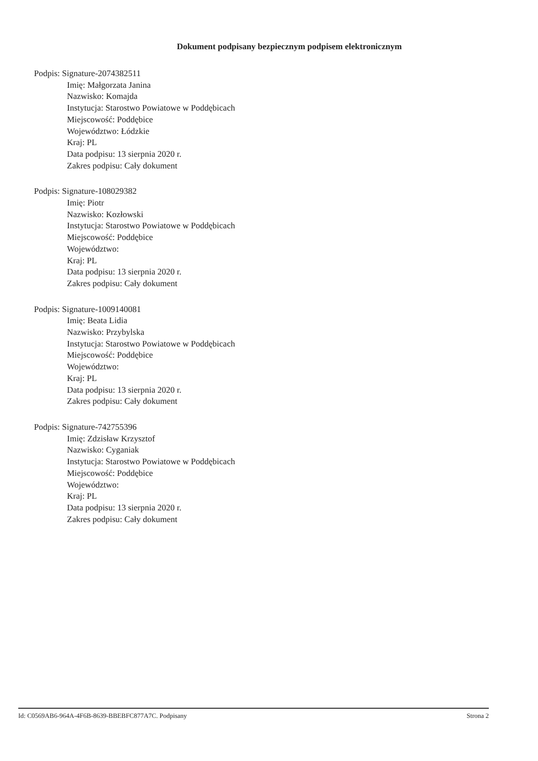Dokument podpisany bezpiecznym podpisem elektronicznym
Podpis: Signature-2074382511
Imię: Małgorzata Janina
Nazwisko: Komajda
Instytucja: Starostwo Powiatowe w Poddębicach
Miejscowość: Poddębice
Województwo: Łódzkie
Kraj: PL
Data podpisu: 13 sierpnia 2020 r.
Zakres podpisu: Cały dokument
Podpis: Signature-108029382
Imię: Piotr
Nazwisko: Kozłowski
Instytucja: Starostwo Powiatowe w Poddębicach
Miejscowość: Poddębice
Województwo:
Kraj: PL
Data podpisu: 13 sierpnia 2020 r.
Zakres podpisu: Cały dokument
Podpis: Signature-1009140081
Imię: Beata Lidia
Nazwisko: Przybylska
Instytucja: Starostwo Powiatowe w Poddębicach
Miejscowość: Poddębice
Województwo:
Kraj: PL
Data podpisu: 13 sierpnia 2020 r.
Zakres podpisu: Cały dokument
Podpis: Signature-742755396
Imię: Zdzisław Krzysztof
Nazwisko: Cyganiak
Instytucja: Starostwo Powiatowe w Poddębicach
Miejscowość: Poddębice
Województwo:
Kraj: PL
Data podpisu: 13 sierpnia 2020 r.
Zakres podpisu: Cały dokument
Id: C0569AB6-964A-4F6B-8639-BBEBFC877A7C. Podpisany Strona 2